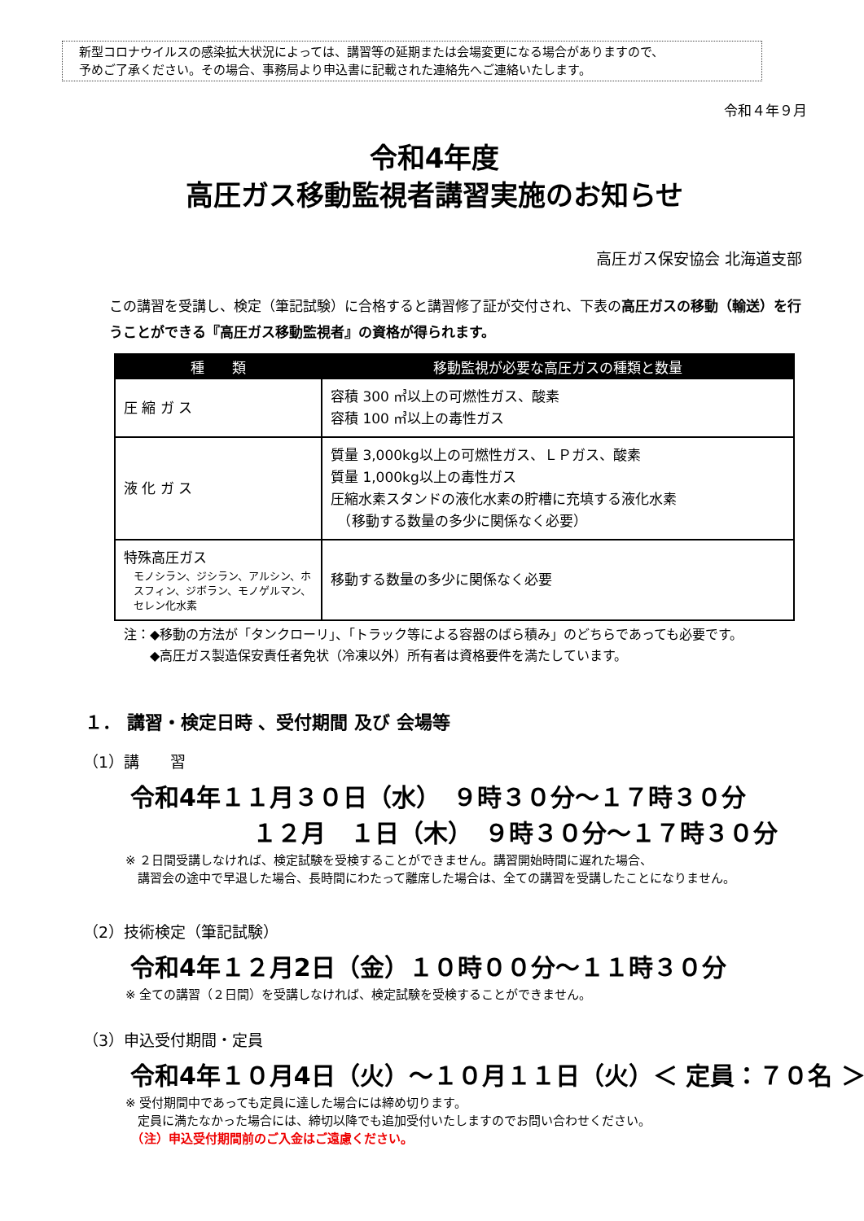新型コロナウイルスの感染拡大状況によっては、講習等の延期または会場変更になる場合がありますので、
予めご了承ください。その場合、事務局より申込書に記載された連絡先へご連絡いたします。
令和４年９月
令和4年度
高圧ガス移動監視者講習実施のお知らせ
高圧ガス保安協会 北海道支部
この講習を受講し、検定（筆記試験）に合格すると講習修了証が交付され、下表の高圧ガスの移動（輸送）を行うことができる『高圧ガス移動監視者』の資格が得られます。
| 種 類 | 移動監視が必要な高圧ガスの種類と数量 |
| --- | --- |
| 圧 縮 ガ ス | 容積 300 ㎥以上の可燃性ガス、酸素 容積 100 ㎥以上の毒性ガス |
| 液 化 ガ ス | 質量 3,000kg以上の可燃性ガス、ＬＰガス、酸素 質量 1,000kg以上の毒性ガス 圧縮水素スタンドの液化水素の貯槽に充填する液化水素 （移動する数量の多少に関係なく必要） |
| 特殊高圧ガス モノシラン、ジシラン、アルシン、ホスフィン、ジボラン、モノゲルマン、セレン化水素 | 移動する数量の多少に関係なく必要 |
注：◆移動の方法が「タンクローリ」、「トラック等による容器のばら積み」のどちらであっても必要です。
　　◆高圧ガス製造保安責任者免状（冷凍以外）所有者は資格要件を満たしています。
１． 講習・検定日時 、受付期間 及び 会場等
（1）講　　習
令和4年１１月３０日（水）　９時３０分～１７時３０分 　　　　　１２月　１日（木）　９時３０分～１７時３０分
※ ２日間受講しなければ、検定試験を受検することができません。講習開始時間に遅れた場合、
　講習会の途中で早退した場合、長時間にわたって離席した場合は、全ての講習を受講したことになりません。
（2）技術検定（筆記試験）
令和4年１２月2日（金）１０時００分～１１時３０分
※ 全ての講習（２日間）を受講しなければ、検定試験を受検することができません。
（3）申込受付期間・定員
令和4年１０月4日（火）～１０月１１日（火）＜ 定員：７０名 ＞
※ 受付期間中であっても定員に達した場合には締め切ります。
　定員に満たなかった場合には、締切以降でも追加受付いたしますのでお問い合わせください。
　（注）申込受付期間前のご入金はご遠慮ください。